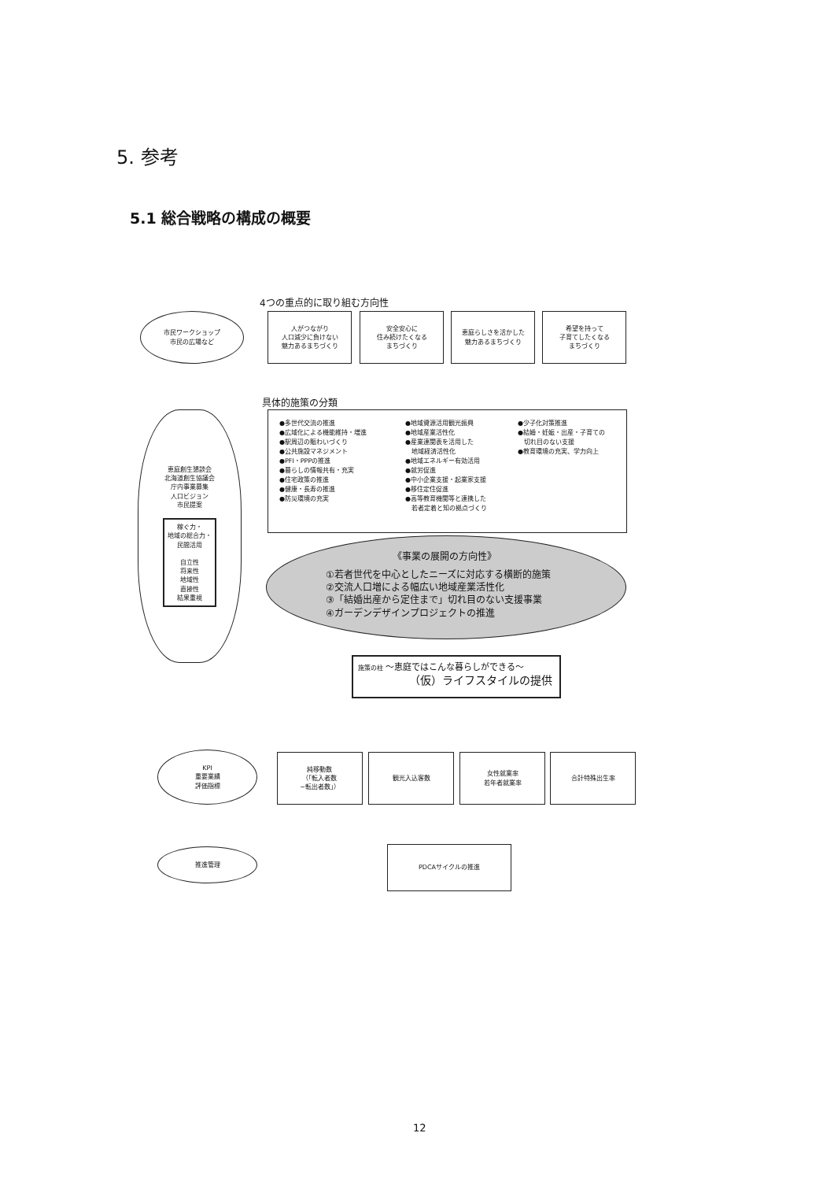5. 参考
5.1 総合戦略の構成の概要
4つの重点的に取り組む方向性
市民ワークショップ
市民の広場など
人がつながり
人口減少に負けない
魅力あるまちづくり
安全安心に
住み続けたくなる
まちづくり
恵庭らしさを活かした
魅力あるまちづくり
希望を持って
子育てしたくなる
まちづくり
具体的施策の分類
恵庭創生懇談会
北海道創生協議会
庁内事業募集
人口ビジョン
市民提案
稼ぐ力・
地域の総合力・
民間活用
自立性
将来性
地域性
直接性
結果重視
●多世代交流の推進
●広域化による機能維持・増進
●駅周辺の賑わいづくり
●公共施設マネジメント
●PFI・PPPの推進
●暮らしの情報共有・充実
●住宅政策の推進
●健康・長寿の推進
●防災環境の充実
●地域資源活用観光振興
●地域産業活性化
●産業連関表を活用した
　地域経済活性化
●地域エネルギー有効活用
●就労促進
●中小企業支援・起業家支援
●移住定住促進
●高等教育機関等と連携した
　若者定着と知の拠点づくり
●少子化対策推進
●結婚・妊娠・出産・子育ての
　切れ目のない支援
●教育環境の充実、学力向上
《事業の展開の方向性》
①若者世代を中心としたニーズに対応する横断的施策
②交流人口増による幅広い地域産業活性化
③「結婚出産から定住まで」切れ目のない支援事業
④ガーデンデザインプロジェクトの推進
施策の柱 〜恵庭ではこんな暮らしができる〜
（仮）ライフスタイルの提供
KPI
重要業績
評価指標
純移動数
（「転入者数
−転出者数」）
観光入込客数
女性就業率
若年者就業率
合計特殊出生率
推進管理 PDCAサイクルの推進
12